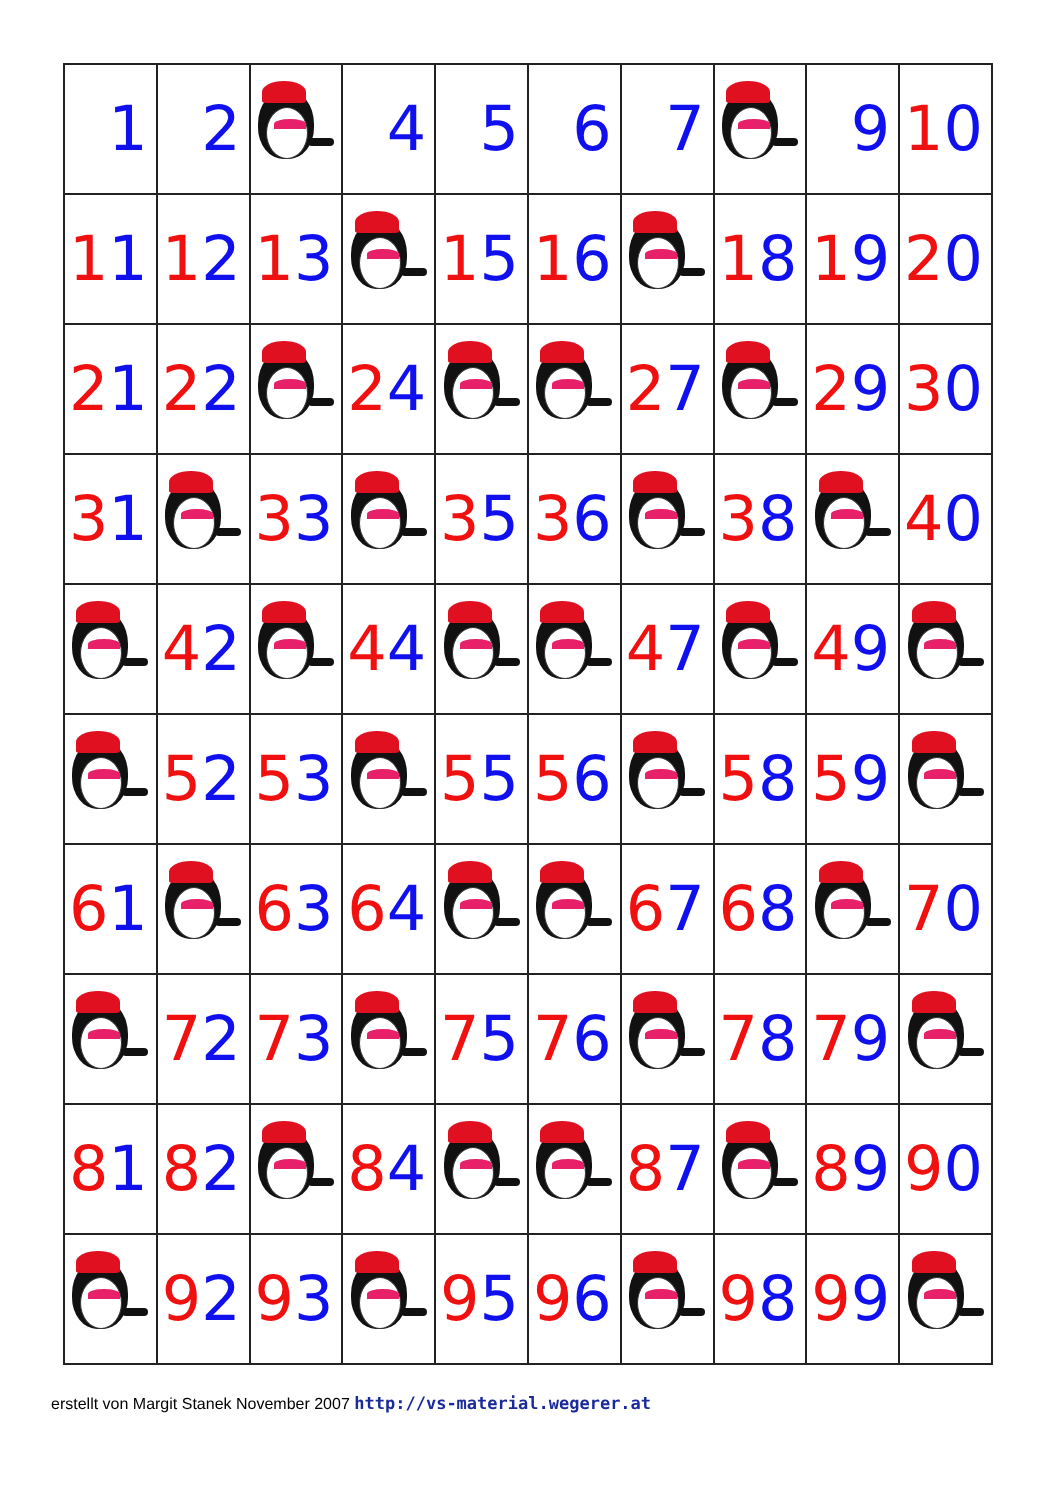| 1 | 2 | | 4 | 5 | 6 | 7 | | 9 | 1 0 |
| 1 1 | 1 2 | 1 3 | | 1 5 | 1 6 | | 1 8 | 1 9 | 2 0 |
| 2 1 | 2 2 | | 2 4 | | | 2 7 | | 2 9 | 3 0 |
| 3 1 | | 3 3 | | 3 5 | 3 6 | | 3 8 | | 4 0 |
| | 4 2 | | 4 4 | | | 4 7 | | 4 9 | |
| | 5 2 | 5 3 | | 5 5 | 5 6 | | 5 8 | 5 9 | |
| 6 1 | | 6 3 | 6 4 | | | 6 7 | 6 8 | | 7 0 |
| | 7 2 | 7 3 | | 7 5 | 7 6 | | 7 8 | 7 9 | |
| 8 1 | 8 2 | | 8 4 | | | 8 7 | | 8 9 | 9 0 |
| | 9 2 | 9 3 | | 9 5 | 9 6 | | 9 8 | 9 9 | |
erstellt von Margit Stanek November 2007 http://vs-material.wegerer.at